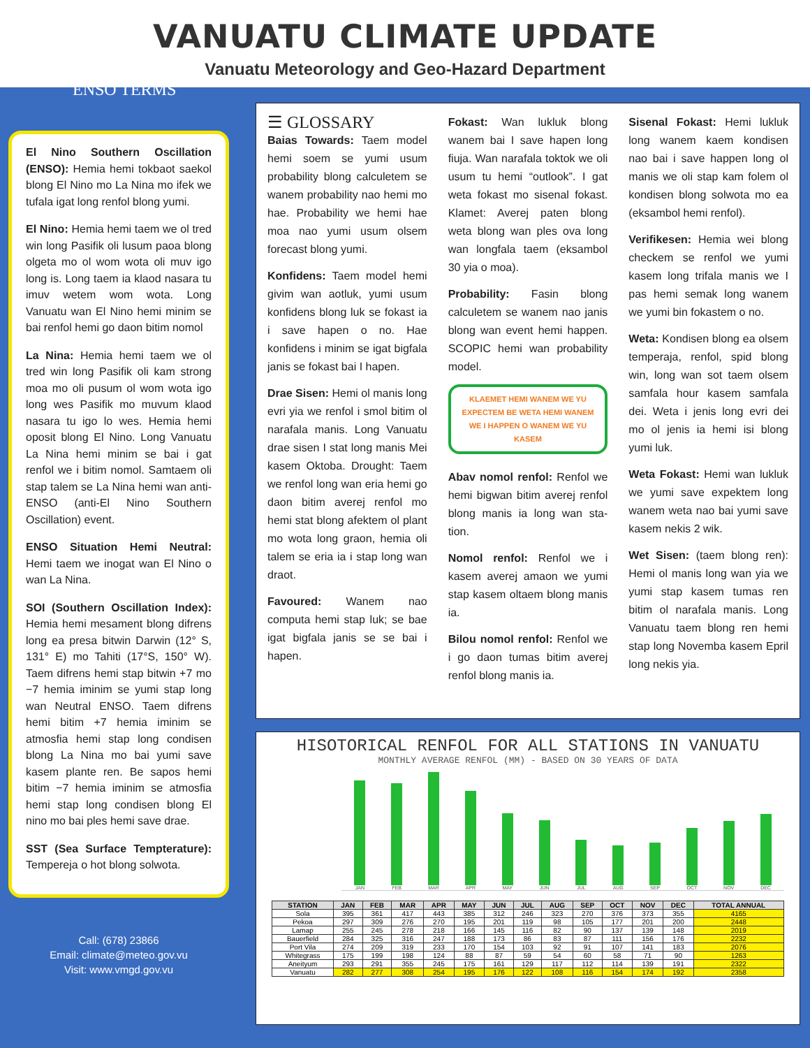VANUATU CLIMATE UPDATE
Vanuatu Meteorology and Geo-Hazard Department
ENSO TERMS
El Nino Southern Oscillation (ENSO): Hemia hemi tokbaot saekol blong El Nino mo La Nina mo ifek we tufala igat long renfol blong yumi.
El Nino: Hemia hemi taem we ol tred win long Pasifik oli lusum paoa blong olgeta mo ol wom wota oli muv igo long is. Long taem ia klaod nasara tu imuv wetem wom wota. Long Vanuatu wan El Nino hemi minim se bai renfol hemi go daon bitim nomol
La Nina: Hemia hemi taem we ol tred win long Pasifik oli kam strong moa mo oli pusum ol wom wota igo long wes Pasifik mo muvum klaod nasara tu igo lo wes. Hemia hemi oposit blong El Nino. Long Vanuatu La Nina hemi minim se bai i gat renfol we i bitim nomol. Samtaem oli stap talem se La Nina hemi wan anti-ENSO (anti-El Nino Southern Oscillation) event.
ENSO Situation Hemi Neutral: Hemi taem we inogat wan El Nino o wan La Nina.
SOI (Southern Oscillation Index): Hemia hemi mesament blong difrens long ea presa bitwin Darwin (12° S, 131° E) mo Tahiti (17°S, 150° W). Taem difrens hemi stap bitwin +7 mo −7 hemia iminim se yumi stap long wan Neutral ENSO. Taem difrens hemi bitim +7 hemia iminim se atmosfia hemi stap long condisen blong La Nina mo bai yumi save kasem plante ren. Be sapos hemi bitim −7 hemia iminim se atmosfia hemi stap long condisen blong El nino mo bai ples hemi save drae.
SST (Sea Surface Tempterature): Tempereja o hot blong solwota.
Call: (678) 23866
Email: climate@meteo.gov.vu
Visit: www.vmgd.gov.vu
☰ GLOSSARY
Baias Towards: Taem model hemi soem se yumi usum probability blong calculetem se wanem probability nao hemi mo hae. Probability we hemi hae moa nao yumi usum olsem forecast blong yumi.
Konfidens: Taem model hemi givim wan aotluk, yumi usum konfidens blong luk se fokast ia i save hapen o no. Hae konfidens i minim se igat bigfala janis se fokast bai I hapen.
Drae Sisen: Hemi ol manis long evri yia we renfol i smol bitim ol narafala manis. Long Vanuatu drae sisen I stat long manis Mei kasem Oktoba. Drought: Taem we renfol long wan eria hemi go daon bitim averej renfol mo hemi stat blong afektem ol plant mo wota long graon, hemia oli talem se eria ia i stap long wan draot.
Favoured: Wanem nao computa hemi stap luk; se bae igat bigfala janis se se bai i hapen.
Fokast: Wan lukluk blong wanem bai I save hapen long fiuja. Wan narafala toktok we oli usum tu hemi “outlook”. I gat weta fokast mo sisenal fokast. Klamet: Averej paten blong weta blong wan ples ova long wan longfala taem (eksambol 30 yia o moa).
Probability: Fasin blong calculetem se wanem nao janis blong wan event hemi happen. SCOPIC hemi wan probability model.
KLAEMET HEMI WANEM WE YU EXPECTEM BE WETA HEMI WANEM WE I HAPPEN O WANEM WE YU KASEM
Abav nomol renfol: Renfol we hemi bigwan bitim averej renfol blong manis ia long wan sta-tion.
Nomol renfol: Renfol we i kasem averej amaon we yumi stap kasem oltaem blong manis ia.
Bilou nomol renfol: Renfol we i go daon tumas bitim averej renfol blong manis ia.
Sisenal Fokast: Hemi lukluk long wanem kaem kondisen nao bai i save happen long ol manis we oli stap kam folem ol kondisen blong solwota mo ea (eksambol hemi renfol).
Verifikesen: Hemia wei blong checkem se renfol we yumi kasem long trifala manis we I pas hemi semak long wanem we yumi bin fokastem o no.
Weta: Kondisen blong ea olsem temperaja, renfol, spid blong win, long wan sot taem olsem samfala hour kasem samfala dei. Weta i jenis long evri dei mo ol jenis ia hemi isi blong yumi luk.
Weta Fokast: Hemi wan lukluk we yumi save expektem long wanem weta nao bai yumi save kasem nekis 2 wik.
Wet Sisen: (taem blong ren): Hemi ol manis long wan yia we yumi stap kasem tumas ren bitim ol narafala manis. Long Vanuatu taem blong ren hemi stap long Novemba kasem Epril long nekis yia.
HISOTORICAL RENFOL FOR ALL STATIONS IN VANUATU
MONTHLY AVERAGE RENFOL (MM) - BASED ON 30 YEARS OF DATA
JAN
FEB
MAR
APR
MAY
JUN
JUL
AUG
SEP
OCT
NOV
DEC
| STATION | JAN | FEB | MAR | APR | MAY | JUN | JUL | AUG | SEP | OCT | NOV | DEC | TOTAL ANNUAL |
| --- | --- | --- | --- | --- | --- | --- | --- | --- | --- | --- | --- | --- | --- |
| Sola | 395 | 361 | 417 | 443 | 385 | 312 | 246 | 323 | 270 | 376 | 373 | 355 | 4165 |
| Pekoa | 297 | 309 | 276 | 270 | 195 | 201 | 119 | 98 | 105 | 177 | 201 | 200 | 2448 |
| Lamap | 255 | 245 | 278 | 218 | 166 | 145 | 116 | 82 | 90 | 137 | 139 | 148 | 2019 |
| Bauerfield | 284 | 325 | 316 | 247 | 188 | 173 | 86 | 83 | 87 | 111 | 156 | 176 | 2232 |
| Port Vila | 274 | 209 | 319 | 233 | 170 | 154 | 103 | 92 | 91 | 107 | 141 | 183 | 2076 |
| Whitegrass | 175 | 199 | 198 | 124 | 88 | 87 | 59 | 54 | 60 | 58 | 71 | 90 | 1263 |
| Aneityum | 293 | 291 | 355 | 245 | 175 | 161 | 129 | 117 | 112 | 114 | 139 | 191 | 2322 |
| Vanuatu | 282 | 277 | 308 | 254 | 195 | 176 | 122 | 108 | 116 | 154 | 174 | 192 | 2358 |